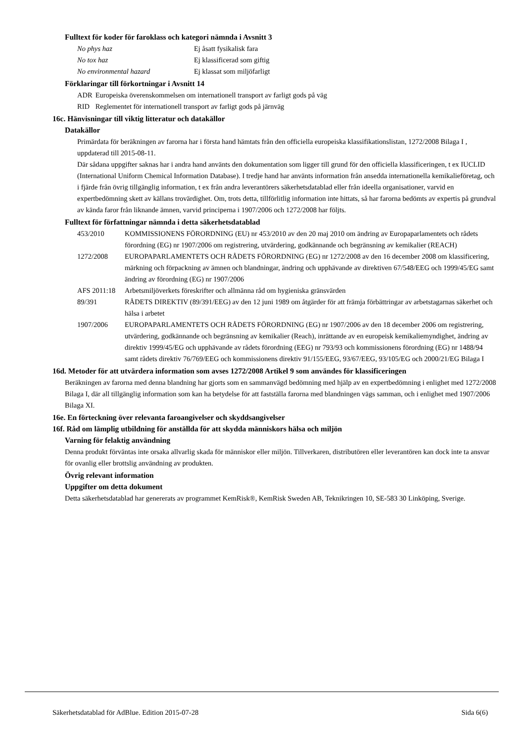Fulltext för koder för faroklass och kategori nämnda i Avsnitt 3
| No phys haz | Ej åsatt fysikalisk fara |
| No tox haz | Ej klassificerad som giftig |
| No environmental hazard | Ej klassat som miljöfarligt |
Förklaringar till förkortningar i Avsnitt 14
| ADR | Europeiska överenskommelsen om internationell transport av farligt gods på väg |
| RID | Reglementet för internationell transport av farligt gods på järnväg |
16c. Hänvisningar till viktig litteratur och datakällor
Datakällor
Primärdata för beräkningen av farorna har i första hand hämtats från den officiella europeiska klassifikationslistan, 1272/2008 Bilaga I , uppdaterad till 2015-08-11.
Där sådana uppgifter saknas har i andra hand använts den dokumentation som ligger till grund för den officiella klassificeringen, t ex IUCLID (International Uniform Chemical Information Database). I tredje hand har använts information från ansedda internationella kemikalieföretag, och i fjärde från övrig tillgänglig information, t ex från andra leverantörers säkerhetsdatablad eller från ideella organisationer, varvid en expertbedömning skett av källans trovärdighet. Om, trots detta, tillförlitlig information inte hittats, så har farorna bedömts av expertis på grundval av kända faror från liknande ämnen, varvid principerna i 1907/2006 och 1272/2008 har följts.
Fulltext för författningar nämnda i detta säkerhetsdatablad
| 453/2010 | KOMMISSIONENS FÖRORDNING (EU) nr 453/2010 av den 20 maj 2010 om ändring av Europaparlamentets och rådets förordning (EG) nr 1907/2006 om registrering, utvärdering, godkännande och begränsning av kemikalier (REACH) |
| 1272/2008 | EUROPAPARLAMENTETS OCH RÅDETS FÖRORDNING (EG) nr 1272/2008 av den 16 december 2008 om klassificering, märkning och förpackning av ämnen och blandningar, ändring och upphävande av direktiven 67/548/EEG och 1999/45/EG samt ändring av förordning (EG) nr 1907/2006 |
| AFS 2011:18 | Arbetsmiljöverkets föreskrifter och allmänna råd om hygieniska gränsvärden |
| 89/391 | RÅDETS DIREKTIV (89/391/EEG) av den 12 juni 1989 om åtgärder för att främja förbättringar av arbetstagarnas säkerhet och hälsa i arbetet |
| 1907/2006 | EUROPAPARLAMENTETS OCH RÅDETS FÖRORDNING (EG) nr 1907/2006 av den 18 december 2006 om registrering, utvärdering, godkännande och begränsning av kemikalier (Reach), inrättande av en europeisk kemikaliemyndighet, ändring av direktiv 1999/45/EG och upphävande av rådets förordning (EEG) nr 793/93 och kommissionens förordning (EG) nr 1488/94 samt rådets direktiv 76/769/EEG och kommissionens direktiv 91/155/EEG, 93/67/EEG, 93/105/EG och 2000/21/EG Bilaga I |
16d. Metoder för att utvärdera information som avses 1272/2008 Artikel 9 som användes för klassificeringen
Beräkningen av farorna med denna blandning har gjorts som en sammanvägd bedömning med hjälp av en expertbedömning i enlighet med 1272/2008 Bilaga I, där all tillgänglig information som kan ha betydelse för att fastställa farorna med blandningen vägs samman, och i enlighet med 1907/2006 Bilaga XI.
16e. En förteckning över relevanta faroangivelser och skyddsangivelser
16f. Råd om lämplig utbildning för anställda för att skydda människors hälsa och miljön
Varning för felaktig användning
Denna produkt förväntas inte orsaka allvarlig skada för människor eller miljön. Tillverkaren, distributören eller leverantören kan dock inte ta ansvar för ovanlig eller brottslig användning av produkten.
Övrig relevant information
Uppgifter om detta dokument
Detta säkerhetsdatablad har genererats av programmet KemRisk®, KemRisk Sweden AB, Teknikringen 10, SE-583 30 Linköping, Sverige.
Säkerhetsdatablad för AdBlue. Edition 2015-07-28 Sida 6(6)